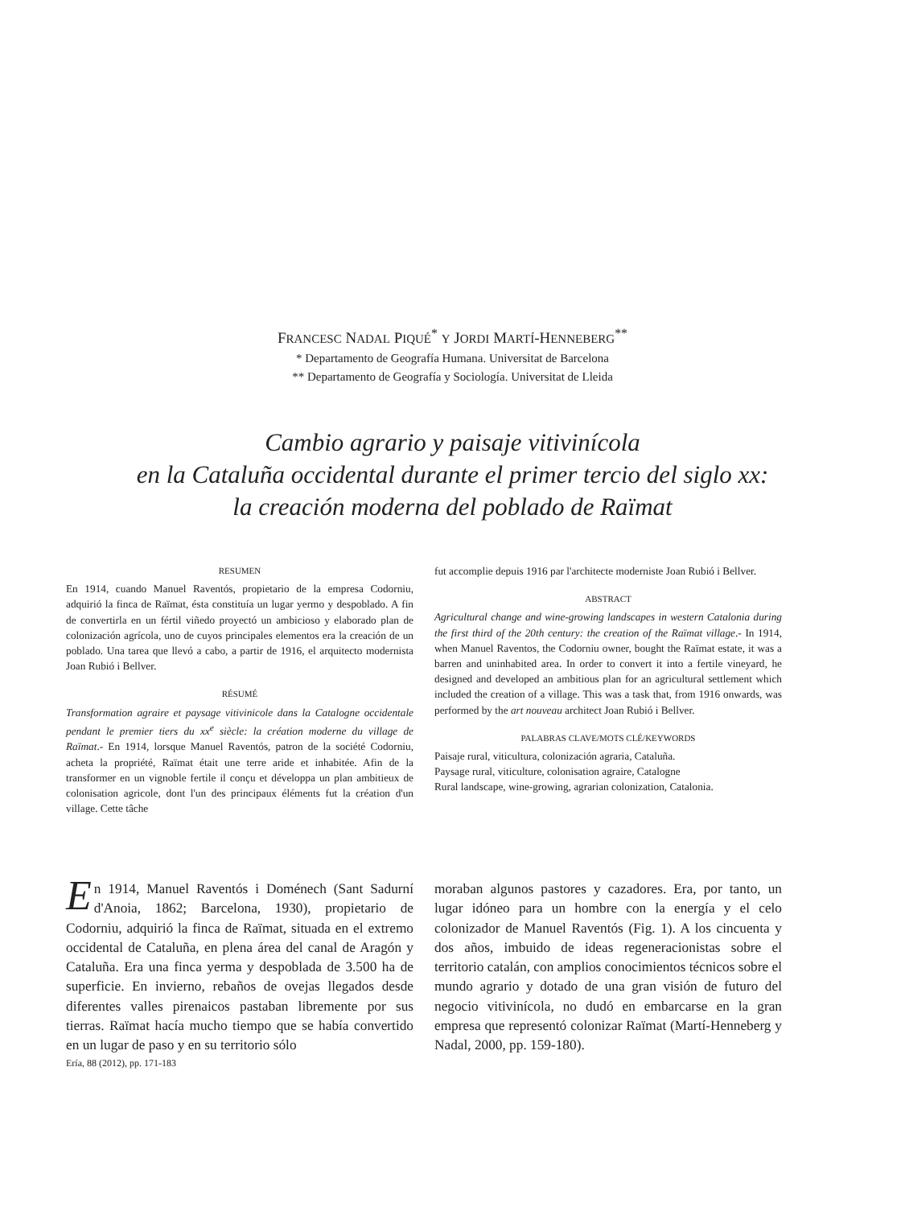FRANCESC NADAL PIQUÉ<sup>*</sup> Y JORDI MARTÍ-HENNEBERG<sup>**</sup>
* Departamento de Geografía Humana. Universitat de Barcelona
** Departamento de Geografía y Sociología. Universitat de Lleida
Cambio agrario y paisaje vitivinícola
en la Cataluña occidental durante el primer tercio del siglo xx:
la creación moderna del poblado de Raïmat
RESUMEN
En 1914, cuando Manuel Raventós, propietario de la empresa Codorniu, adquirió la finca de Raïmat, ésta constituía un lugar yermo y despoblado. A fin de convertirla en un fértil viñedo proyectó un ambicioso y elaborado plan de colonización agrícola, uno de cuyos principales elementos era la creación de un poblado. Una tarea que llevó a cabo, a partir de 1916, el arquitecto modernista Joan Rubió i Bellver.
RÉSUMÉ
Transformation agraire et paysage vitivinicole dans la Catalogne occidentale pendant le premier tiers du xx<sup>e</sup> siècle: la création moderne du village de Raïmat.- En 1914, lorsque Manuel Raventós, patron de la société Codorniu, acheta la propriété, Raïmat était une terre aride et inhabitée. Afin de la transformer en un vignoble fertile il conçu et développa un plan ambitieux de colonisation agricole, dont l'un des principaux éléments fut la création d'un village. Cette tâche
fut accomplie depuis 1916 par l'architecte moderniste Joan Rubió i Bellver.
ABSTRACT
Agricultural change and wine-growing landscapes in western Catalonia during the first third of the 20th century: the creation of the Raïmat village.- In 1914, when Manuel Raventos, the Codorniu owner, bought the Raïmat estate, it was a barren and uninhabited area. In order to convert it into a fertile vineyard, he designed and developed an ambitious plan for an agricultural settlement which included the creation of a village. This was a task that, from 1916 onwards, was performed by the art nouveau architect Joan Rubió i Bellver.
PALABRAS CLAVE/MOTS CLÉ/KEYWORDS
Paisaje rural, viticultura, colonización agraria, Cataluña.
Paysage rural, viticulture, colonisation agraire, Catalogne
Rural landscape, wine-growing, agrarian colonization, Catalonia.
En 1914, Manuel Raventós i Doménech (Sant Sadurní d'Anoia, 1862; Barcelona, 1930), propietario de Codorniu, adquirió la finca de Raïmat, situada en el extremo occidental de Cataluña, en plena área del canal de Aragón y Cataluña. Era una finca yerma y despoblada de 3.500 ha de superficie. En invierno, rebaños de ovejas llegados desde diferentes valles pirenaicos pastaban libremente por sus tierras. Raïmat hacía mucho tiempo que se había convertido en un lugar de paso y en su territorio sólo
moraban algunos pastores y cazadores. Era, por tanto, un lugar idóneo para un hombre con la energía y el celo colonizador de Manuel Raventós (Fig. 1). A los cincuenta y dos años, imbuido de ideas regeneracionistas sobre el territorio catalán, con amplios conocimientos técnicos sobre el mundo agrario y dotado de una gran visión de futuro del negocio vitivinícola, no dudó en embarcarse en la gran empresa que representó colonizar Raïmat (Martí-Henneberg y Nadal, 2000, pp. 159-180).
Ería, 88 (2012), pp. 171-183